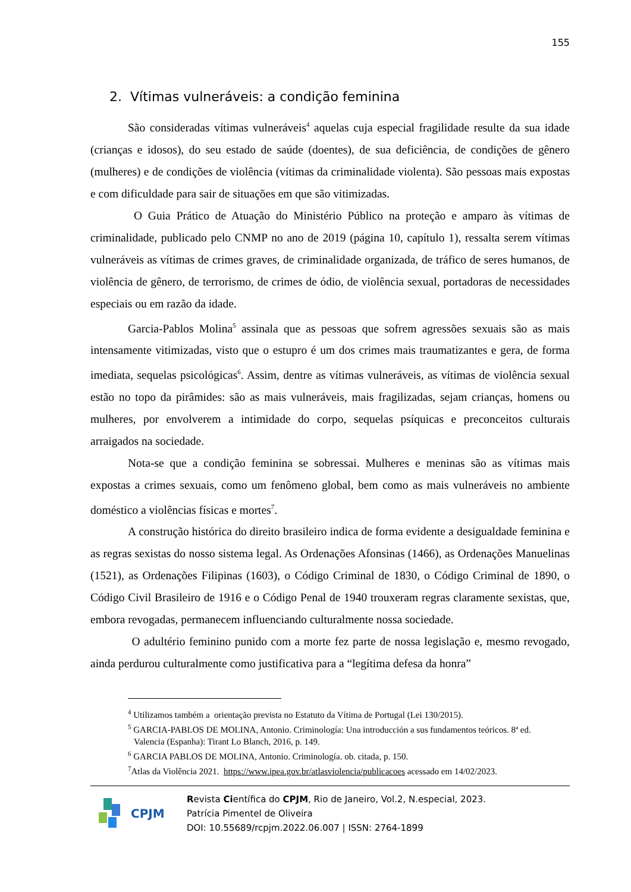155
2. Vítimas vulneráveis: a condição feminina
São consideradas vítimas vulneráveis<sup>4</sup> aquelas cuja especial fragilidade resulte da sua idade (crianças e idosos), do seu estado de saúde (doentes), de sua deficiência, de condições de gênero (mulheres) e de condições de violência (vítimas da criminalidade violenta). São pessoas mais expostas e com dificuldade para sair de situações em que são vitimizadas.
O Guia Prático de Atuação do Ministério Público na proteção e amparo às vítimas de criminalidade, publicado pelo CNMP no ano de 2019 (página 10, capítulo 1), ressalta serem vítimas vulneráveis as vítimas de crimes graves, de criminalidade organizada, de tráfico de seres humanos, de violência de gênero, de terrorismo, de crimes de ódio, de violência sexual, portadoras de necessidades especiais ou em razão da idade.
Garcia-Pablos Molina<sup>5</sup> assinala que as pessoas que sofrem agressões sexuais são as mais intensamente vitimizadas, visto que o estupro é um dos crimes mais traumatizantes e gera, de forma imediata, sequelas psicológicas<sup>6</sup>. Assim, dentre as vítimas vulneráveis, as vítimas de violência sexual estão no topo da pirâmides: são as mais vulneráveis, mais fragilizadas, sejam crianças, homens ou mulheres, por envolverem a intimidade do corpo, sequelas psíquicas e preconceitos culturais arraigados na sociedade.
Nota-se que a condição feminina se sobressai. Mulheres e meninas são as vítimas mais expostas a crimes sexuais, como um fenômeno global, bem como as mais vulneráveis no ambiente doméstico a violências físicas e mortes<sup>7</sup>.
A construção histórica do direito brasileiro indica de forma evidente a desigualdade feminina e as regras sexistas do nosso sistema legal. As Ordenações Afonsinas (1466), as Ordenações Manuelinas (1521), as Ordenações Filipinas (1603), o Código Criminal de 1830, o Código Criminal de 1890, o Código Civil Brasileiro de 1916 e o Código Penal de 1940 trouxeram regras claramente sexistas, que, embora revogadas, permanecem influenciando culturalmente nossa sociedade.
O adultério feminino punido com a morte fez parte de nossa legislação e, mesmo revogado, ainda perdurou culturalmente como justificativa para a “legítima defesa da honra”
<sup>4</sup> Utilizamos também a orientação prevista no Estatuto da Vítima de Portugal (Lei 130/2015).
<sup>5</sup> GARCIA-PABLOS DE MOLINA, Antonio. Criminología: Una introducción a sus fundamentos teóricos. 8ª ed.
Valencia (Espanha): Tirant Lo Blanch, 2016, p. 149.
<sup>6</sup> GARCIA PABLOS DE MOLINA, Antonio. Criminología. ob. citada, p. 150.
<sup>7</sup> Atlas da Violência 2021. https://www.ipea.gov.br/atlasviolencia/publicacoes acessado em 14/02/2023.
CPJM
Revista Científica do CPJM, Rio de Janeiro, Vol.2, N.especial, 2023.
Patrícia Pimentel de Oliveira
DOI: 10.55689/rcpjm.2022.06.007 | ISSN: 2764-1899